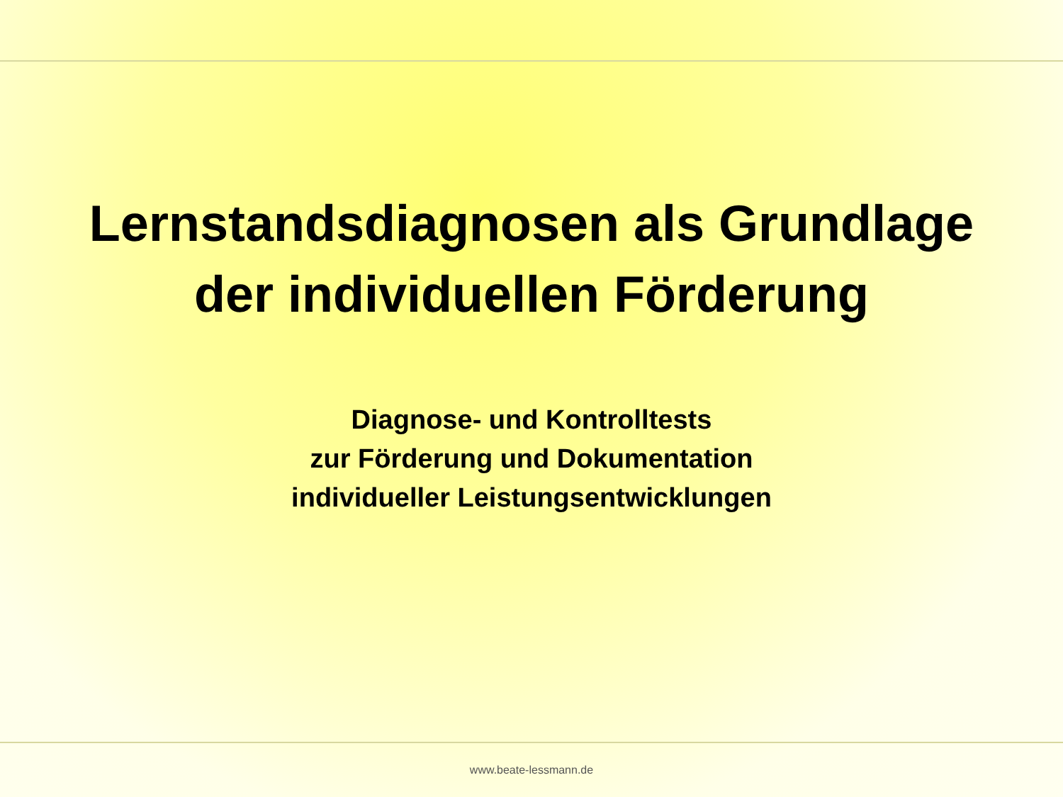Lernstandsdiagnosen als Grundlage
der individuellen Förderung
Diagnose- und Kontrolltests
zur Förderung und Dokumentation
individueller Leistungsentwicklungen
www.beate-lessmann.de